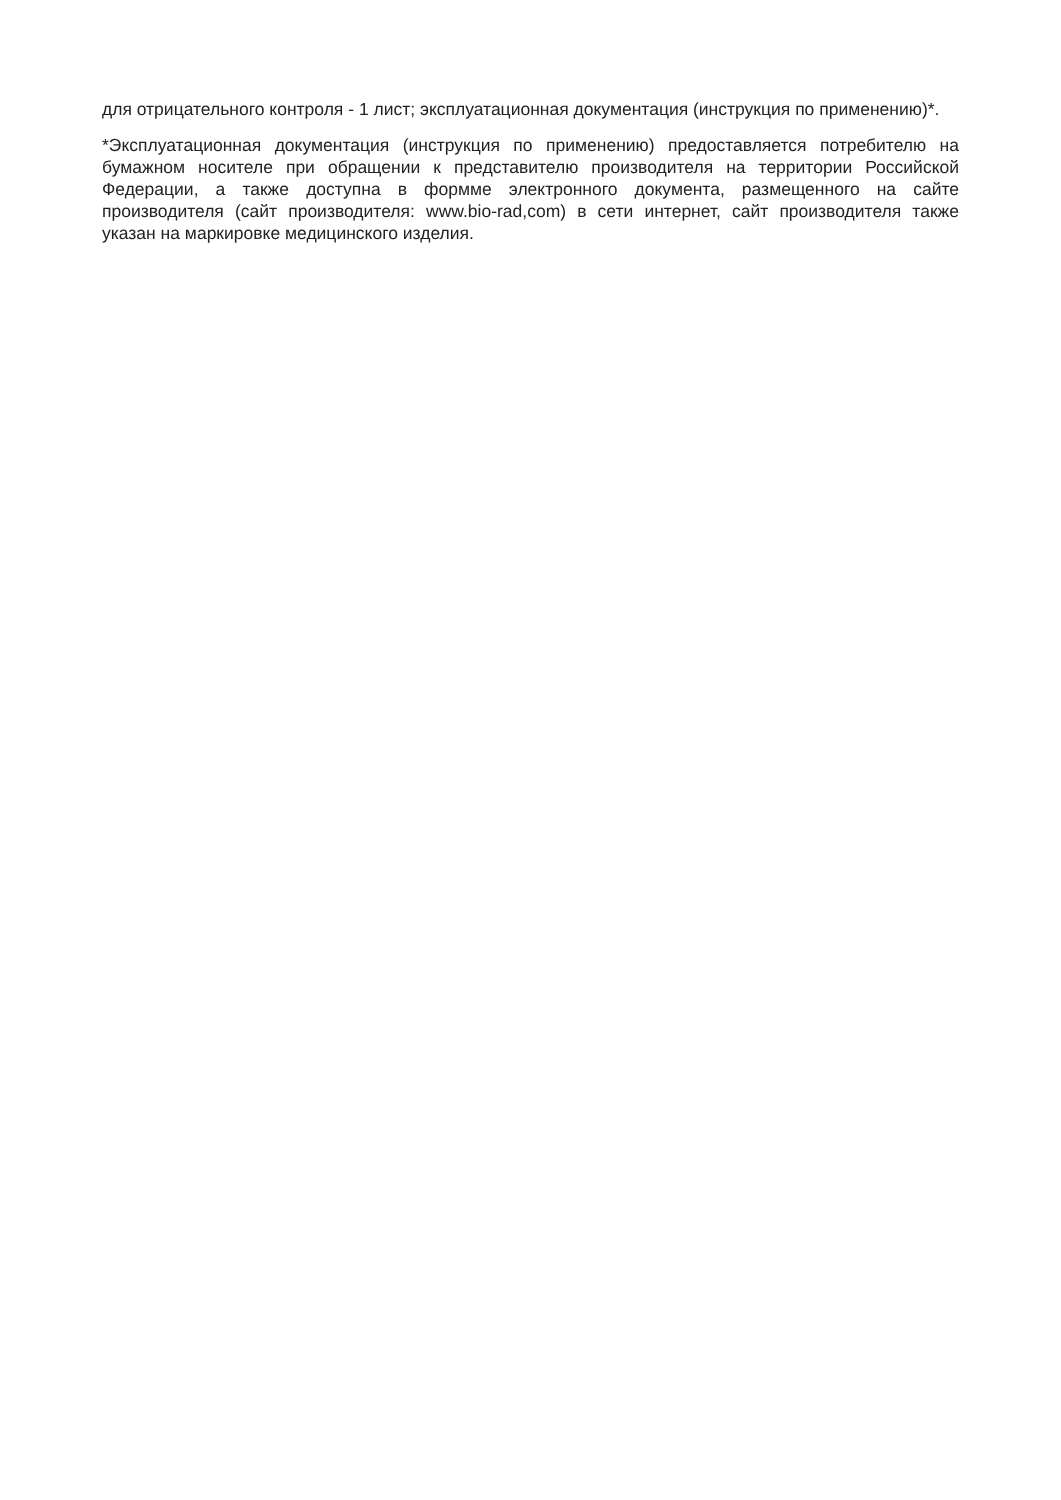для отрицательного контроля - 1 лист; эксплуатационная документация (инструкция по применению)*.
*Эксплуатационная документация (инструкция по применению) предоставляется потребителю на бумажном носителе при обращении к представителю производителя на территории Российской Федерации, а также доступна в формме электронного документа, размещенного на сайте производителя (сайт производителя: www.bio-rad,com) в сети интернет, сайт производителя также указан на маркировке медицинского изделия.